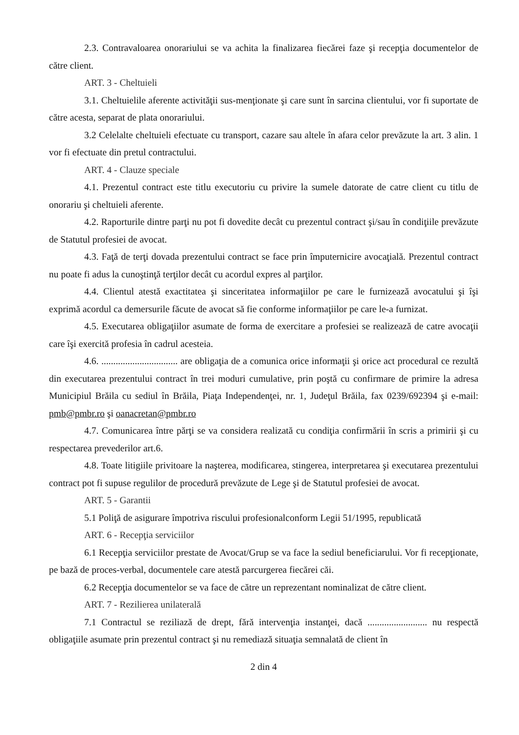2.3. Contravaloarea onorariului se va achita la finalizarea fiecărei faze şi recepţia documentelor de către client.
ART. 3 - Cheltuieli
3.1. Cheltuielile aferente activităţii sus-menţionate şi care sunt în sarcina clientului, vor fi suportate de către acesta, separat de plata onorariului.
3.2 Celelalte cheltuieli efectuate cu transport, cazare sau altele în afara celor prevăzute la art. 3 alin. 1 vor fi efectuate din pretul contractului.
ART. 4 - Clauze speciale
4.1. Prezentul contract este titlu executoriu cu privire la sumele datorate de catre client cu titlu de onorariu şi cheltuieli aferente.
4.2. Raporturile dintre parţi nu pot fi dovedite decât cu prezentul contract şi/sau în condiţiile prevăzute de Statutul profesiei de avocat.
4.3. Faţă de terţi dovada prezentului contract se face prin împuternicire avocaţială. Prezentul contract nu poate fi adus la cunoştinţă terţilor decât cu acordul expres al parţilor.
4.4. Clientul atestă exactitatea şi sinceritatea informaţiilor pe care le furnizează avocatului şi îşi exprimă acordul ca demersurile făcute de avocat să fie conforme informaţiilor pe care le-a furnizat.
4.5. Executarea obligaţiilor asumate de forma de exercitare a profesiei se realizează de catre avocaţii care îşi exercită profesia în cadrul acesteia.
4.6. ................................ are obligaţia de a comunica orice informaţii şi orice act procedural ce rezultă din executarea prezentului contract în trei moduri cumulative, prin poştă cu confirmare de primire la adresa Municipiul Brăila cu sediul în Brăila, Piaţa Independenţei, nr. 1, Judeţul Brăila, fax 0239/692394 şi e-mail: pmb@pmbr.ro şi oanacretan@pmbr.ro
4.7. Comunicarea între părţi se va considera realizată cu condiţia confirmării în scris a primirii şi cu respectarea prevederilor art.6.
4.8. Toate litigiile privitoare la naşterea, modificarea, stingerea, interpretarea şi executarea prezentului contract pot fi supuse regulilor de procedură prevăzute de Lege şi de Statutul profesiei de avocat.
ART. 5 - Garantii
5.1 Poliţă de asigurare împotriva riscului profesionalconform Legii 51/1995, republicată
ART. 6 - Recepţia serviciilor
6.1 Recepţia serviciilor prestate de Avocat/Grup se va face la sediul beneficiarului. Vor fi recepţionate, pe bază de proces-verbal, documentele care atestă parcurgerea fiecărei căi.
6.2 Recepţia documentelor se va face de către un reprezentant nominalizat de către client.
ART. 7 - Rezilierea unilaterală
7.1 Contractul se reziliază de drept, fără intervenţia instanţei, dacă ......................... nu respectă obligaţiile asumate prin prezentul contract şi nu remediază situaţia semnalată de client în
2 din 4